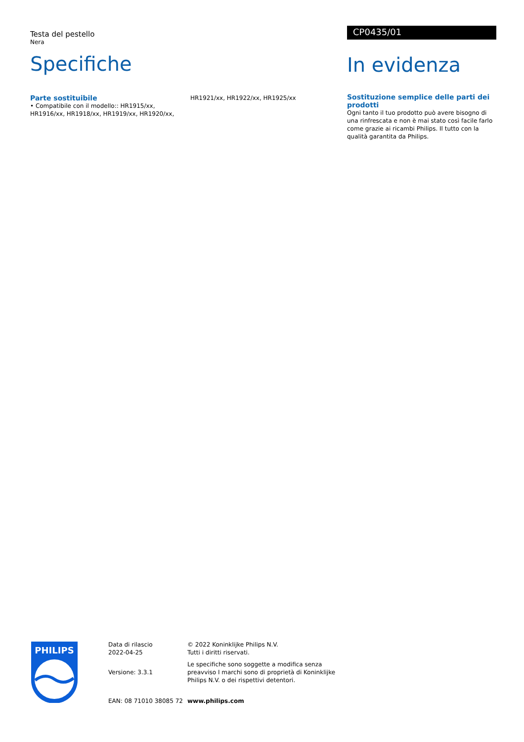Testa del pestello
Nera
Specifiche
Parte sostituibile
• Compatibile con il modello:: HR1915/xx, HR1916/xx, HR1918/xx, HR1919/xx, HR1920/xx, HR1921/xx, HR1922/xx, HR1925/xx
CP0435/01
In evidenza
Sostituzione semplice delle parti dei prodotti
Ogni tanto il tuo prodotto può avere bisogno di una rinfrescata e non è mai stato così facile farlo come grazie ai ricambi Philips. Il tutto con la qualità garantita da Philips.
PHILIPS
Data di rilascio
2022-04-25
Versione: 3.3.1
EAN: 08 71010 38085 72
© 2022 Koninklijke Philips N.V.
Tutti i diritti riservati.
Le specifiche sono soggette a modifica senza preavviso I marchi sono di proprietà di Koninklijke Philips N.V. o dei rispettivi detentori.
www.philips.com